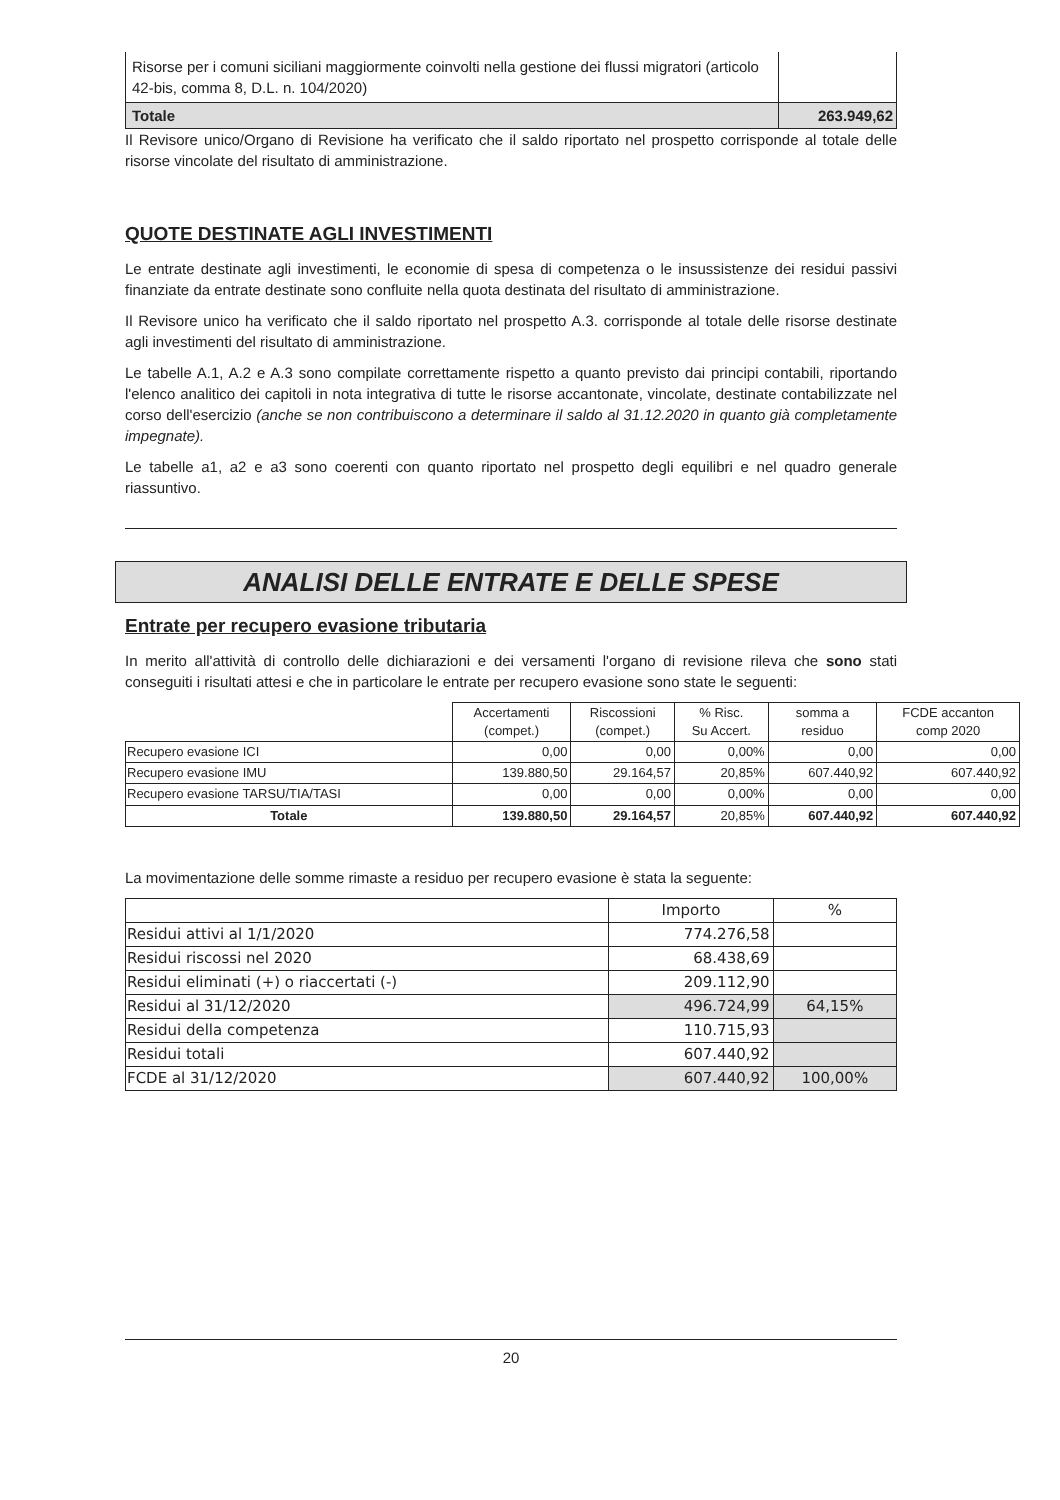| Risorse per i comuni siciliani maggiormente coinvolti nella gestione dei flussi migratori (articolo 42-bis, comma 8, D.L. n. 104/2020) | |
| Totale | 263.949,62 |
Il Revisore unico/Organo di Revisione ha verificato che il saldo riportato nel prospetto corrisponde al totale delle risorse vincolate del risultato di amministrazione.
QUOTE DESTINATE AGLI INVESTIMENTI
Le entrate destinate agli investimenti, le economie di spesa di competenza o le insussistenze dei residui passivi finanziate da entrate destinate sono confluite nella quota destinata del risultato di amministrazione.
Il Revisore unico ha verificato che il saldo riportato nel prospetto A.3. corrisponde al totale delle risorse destinate agli investimenti del risultato di amministrazione.
Le tabelle A.1, A.2 e A.3 sono compilate correttamente rispetto a quanto previsto dai principi contabili, riportando l'elenco analitico dei capitoli in nota integrativa di tutte le risorse accantonate, vincolate, destinate contabilizzate nel corso dell'esercizio (anche se non contribuiscono a determinare il saldo al 31.12.2020 in quanto già completamente impegnate).
Le tabelle a1, a2 e a3 sono coerenti con quanto riportato nel prospetto degli equilibri e nel quadro generale riassuntivo.
ANALISI DELLE ENTRATE E DELLE SPESE
Entrate per recupero evasione tributaria
In merito all'attività di controllo delle dichiarazioni e dei versamenti l'organo di revisione rileva che sono stati conseguiti i risultati attesi e che in particolare le entrate per recupero evasione sono state le seguenti:
| | Accertamenti (compet.) | Riscossioni (compet.) | % Risc. Su Accert. | somma a residuo | FCDE accanton comp 2020 |
| --- | --- | --- | --- | --- | --- |
| Recupero evasione ICI | 0,00 | 0,00 | 0,00% | 0,00 | 0,00 |
| Recupero evasione IMU | 139.880,50 | 29.164,57 | 20,85% | 607.440,92 | 607.440,92 |
| Recupero evasione TARSU/TIA/TASI | 0,00 | 0,00 | 0,00% | 0,00 | 0,00 |
| Totale | 139.880,50 | 29.164,57 | 20,85% | 607.440,92 | 607.440,92 |
La movimentazione delle somme rimaste a residuo per recupero evasione è stata la seguente:
| | Importo | % |
| --- | --- | --- |
| Residui attivi al 1/1/2020 | 774.276,58 | |
| Residui riscossi nel 2020 | 68.438,69 | |
| Residui eliminati (+) o riaccertati (-) | 209.112,90 | |
| Residui al 31/12/2020 | 496.724,99 | 64,15% |
| Residui della competenza | 110.715,93 | |
| Residui totali | 607.440,92 | |
| FCDE al 31/12/2020 | 607.440,92 | 100,00% |
20